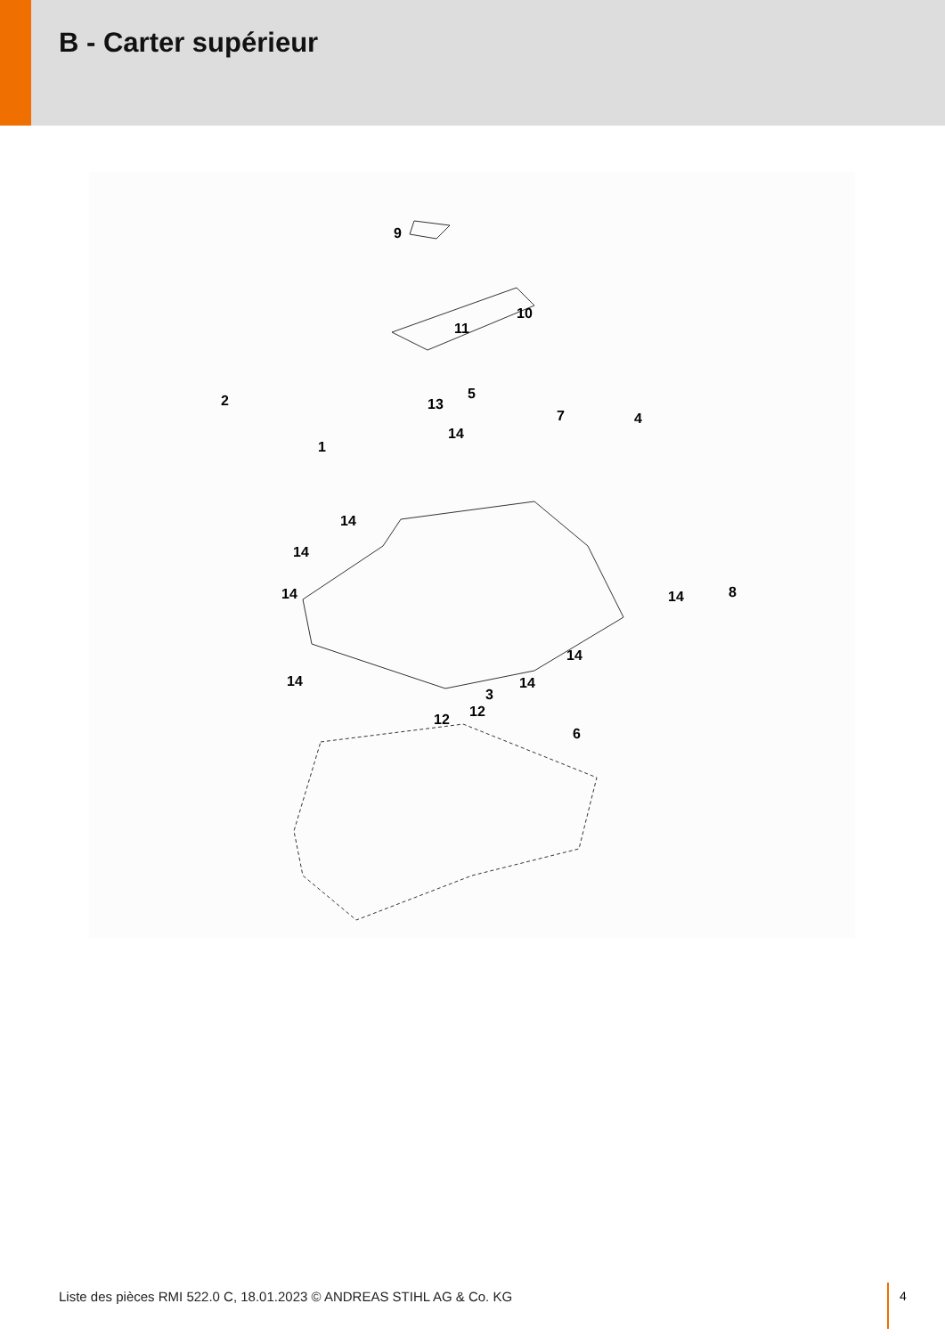B - Carter supérieur
9
10
11
5
13 2
1
14
7 4
14
14
14 14 8
14
14 14
3
12 12
6
Liste des pièces RMI 522.0 C, 18.01.2023 © ANDREAS STIHL AG & Co. KG
4